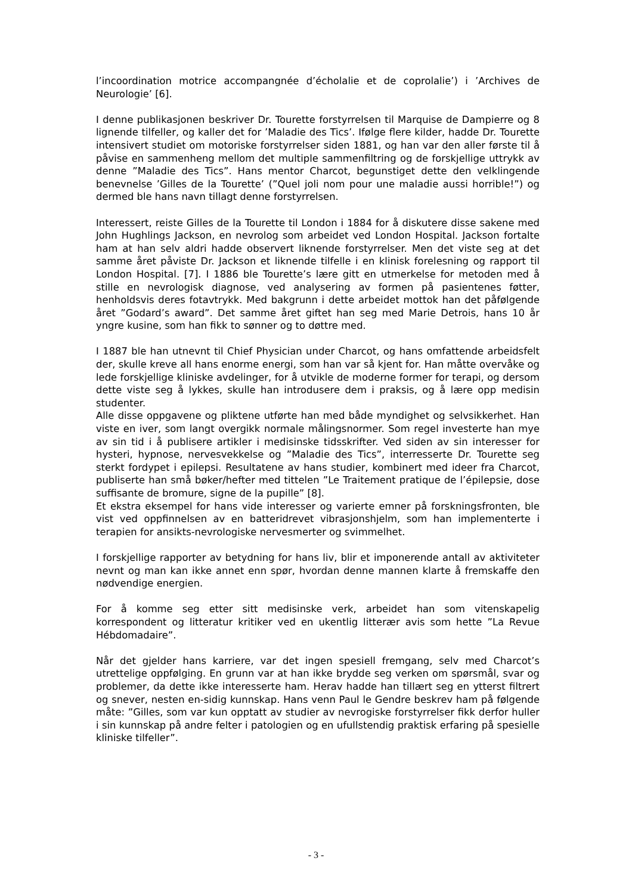l’incoordination motrice accompangnée d’écholalie et de coprolalie’) i ’Archives de Neurologie’ [6].
I denne publikasjonen beskriver Dr. Tourette forstyrrelsen til Marquise de Dampierre og 8 lignende tilfeller, og kaller det for ’Maladie des Tics’. Ifølge flere kilder, hadde Dr. Tourette intensivert studiet om motoriske forstyrrelser siden 1881, og han var den aller første til å påvise en sammenheng mellom det multiple sammenfiltring og de forskjellige uttrykk av denne ”Maladie des Tics”. Hans mentor Charcot, begunstiget dette den velklingende benevnelse ’Gilles de la Tourette’ (”Quel joli nom pour une maladie aussi horrible!”) og dermed ble hans navn tillagt denne forstyrrelsen.
Interessert, reiste Gilles de la Tourette til London i 1884 for å diskutere disse sakene med John Hughlings Jackson, en nevrolog som arbeidet ved London Hospital. Jackson fortalte ham at han selv aldri hadde observert liknende forstyrrelser. Men det viste seg at det samme året påviste Dr. Jackson et liknende tilfelle i en klinisk forelesning og rapport til London Hospital. [7]. I 1886 ble Tourette’s lære gitt en utmerkelse for metoden med å stille en nevrologisk diagnose, ved analysering av formen på pasientenes føtter, henholdsvis deres fotavtrykk. Med bakgrunn i dette arbeidet mottok han det påfølgende året ”Godard’s award”. Det samme året giftet han seg med Marie Detrois, hans 10 år yngre kusine, som han fikk to sønner og to døttre med.
I 1887 ble han utnevnt til Chief Physician under Charcot, og hans omfattende arbeidsfelt der, skulle kreve all hans enorme energi, som han var så kjent for. Han måtte overvåke og lede forskjellige kliniske avdelinger, for å utvikle de moderne former for terapi, og dersom dette viste seg å lykkes, skulle han introdusere dem i praksis, og å lære opp medisin studenter.
Alle disse oppgavene og pliktene utførte han med både myndighet og selvsikkerhet. Han viste en iver, som langt overgikk normale målingsnormer. Som regel investerte han mye av sin tid i å publisere artikler i medisinske tidsskrifter. Ved siden av sin interesser for hysteri, hypnose, nervesvekkelse og ”Maladie des Tics”, interresserte Dr. Tourette seg sterkt fordypet i epilepsi. Resultatene av hans studier, kombinert med ideer fra Charcot, publiserte han små bøker/hefter med tittelen ”Le Traitement pratique de l’épilepsie, dose suffisante de bromure, signe de la pupille” [8].
Et ekstra eksempel for hans vide interesser og varierte emner på forskningsfronten, ble vist ved oppfinnelsen av en batteridrevet vibrasjonshjelm, som han implementerte i terapien for ansikts-nevrologiske nervesmerter og svimmelhet.
I forskjellige rapporter av betydning for hans liv, blir et imponerende antall av aktiviteter nevnt og man kan ikke annet enn spør, hvordan denne mannen klarte å fremskaffe den nødvendige energien.
For å komme seg etter sitt medisinske verk, arbeidet han som vitenskapelig korrespondent og litteratur kritiker ved en ukentlig litterær avis som hette ”La Revue Hébdomadaire”.
Når det gjelder hans karriere, var det ingen spesiell fremgang, selv med Charcot’s utrettelige oppfølging. En grunn var at han ikke brydde seg verken om spørsmål, svar og problemer, da dette ikke interesserte ham. Herav hadde han tillært seg en ytterst filtrert og snever, nesten en-sidig kunnskap. Hans venn Paul le Gendre beskrev ham på følgende måte: ”Gilles, som var kun opptatt av studier av nevrogiske forstyrrelser fikk derfor huller i sin kunnskap på andre felter i patologien og en ufullstendig praktisk erfaring på spesielle kliniske tilfeller”.
- 3 -